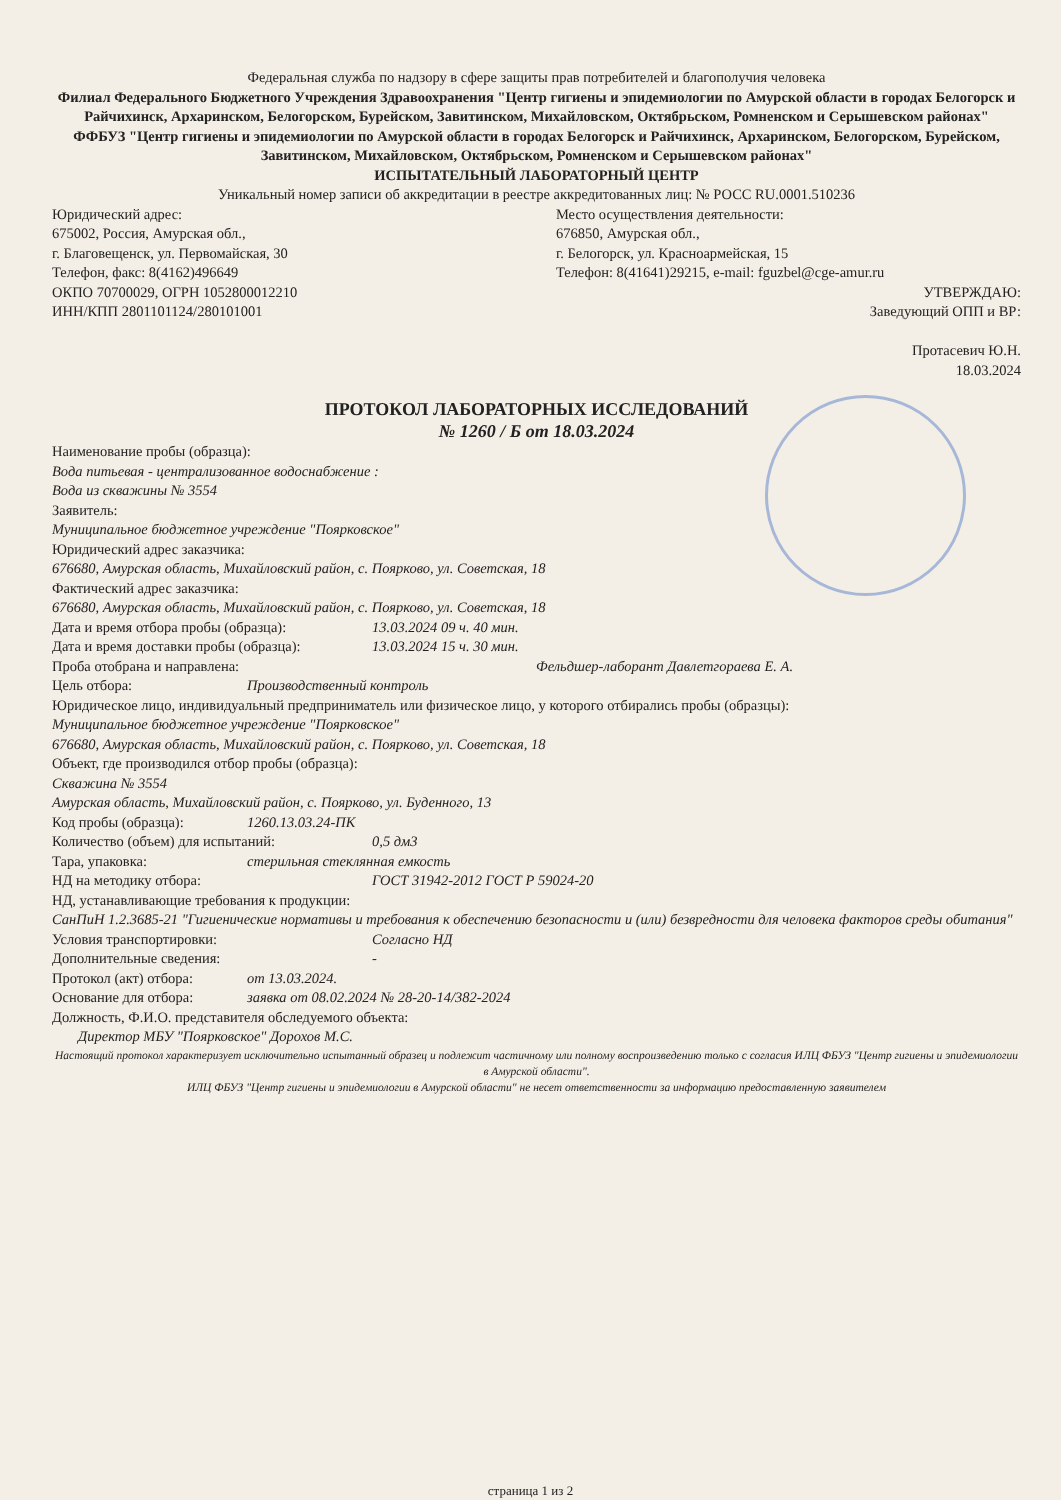Федеральная служба по надзору в сфере защиты прав потребителей и благополучия человека
Филиал Федерального Бюджетного Учреждения Здравоохранения "Центр гигиены и эпидемиологии по Амурской области в городах Белогорск и Райчихинск, Архаринском, Белогорском, Бурейском, Завитинском, Михайловском, Октябрьском, Ромненском и Серышевском районах"
ФФБУЗ "Центр гигиены и эпидемиологии по Амурской области в городах Белогорск и Райчихинск, Архаринском, Белогорском, Бурейском, Завитинском, Михайловском, Октябрьском, Ромненском и Серышевском районах"
ИСПЫТАТЕЛЬНЫЙ ЛАБОРАТОРНЫЙ ЦЕНТР
Уникальный номер записи об аккредитации в реестре аккредитованных лиц: № РОСС RU.0001.510236
Юридический адрес:
675002, Россия, Амурская обл.,
г. Благовещенск, ул. Первомайская, 30
Телефон, факс: 8(4162)496649
ОКПО 70700029, ОГРН 1052800012210
ИНН/КПП 2801101124/280101001
Место осуществления деятельности:
676850, Амурская обл.,
г. Белогорск, ул. Красноармейская, 15
Телефон: 8(41641)29215, e-mail: fguzbel@cge-amur.ru
УТВЕРЖДАЮ:
Заведующий ОПП и ВР:
Протасевич Ю.Н.
18.03.2024
ПРОТОКОЛ ЛАБОРАТОРНЫХ ИССЛЕДОВАНИЙ
№ 1260 / Б от 18.03.2024
Наименование пробы (образца):
Вода питьевая - централизованное водоснабжение :
Вода из скважины № 3554
Заявитель:
Муниципальное бюджетное учреждение "Поярковское"
Юридический адрес заказчика:
676680, Амурская область, Михайловский район, с. Поярково, ул. Советская, 18
Фактический адрес заказчика:
676680, Амурская область, Михайловский район, с. Поярково, ул. Советская, 18
Дата и время отбора пробы (образца): 13.03.2024 09 ч. 40 мин.
Дата и время доставки пробы (образца): 13.03.2024 15 ч. 30 мин.
Проба отобрана и направлена: Фельдшер-лаборант Давлетгораева Е. А.
Цель отбора: Производственный контроль
Юридическое лицо, индивидуальный предприниматель или физическое лицо, у которого отбирались пробы (образцы):
Муниципальное бюджетное учреждение "Поярковское"
676680, Амурская область, Михайловский район, с. Поярково, ул. Советская, 18
Объект, где производился отбор пробы (образца):
Скважина № 3554
Амурская область, Михайловский район, с. Поярково, ул. Буденного, 13
Код пробы (образца): 1260.13.03.24-ПК
Количество (объем) для испытаний: 0,5 дм3
Тара, упаковка: стерильная стеклянная емкость
НД на методику отбора: ГОСТ 31942-2012 ГОСТ Р 59024-20
НД, устанавливающие требования к продукции:
СанПиН 1.2.3685-21 "Гигиенические нормативы и требования к обеспечению безопасности и (или) безвредности для человека факторов среды обитания"
Условия транспортировки: Согласно НД
Дополнительные сведения: -
Протокол (акт) отбора: от 13.03.2024.
Основание для отбора: заявка от 08.02.2024 № 28-20-14/382-2024
Должность, Ф.И.О. представителя обследуемого объекта:
Директор МБУ "Поярковское" Дорохов М.С.
Настоящий протокол характеризует исключительно испытанный образец и подлежит частичному или полному воспроизведению только с согласия ИЛЦ ФБУЗ "Центр гигиены и эпидемиологии в Амурской области".
ИЛЦ ФБУЗ "Центр гигиены и эпидемиологии в Амурской области" не несет ответственности за информацию предоставленную заявителем
страница 1 из 2